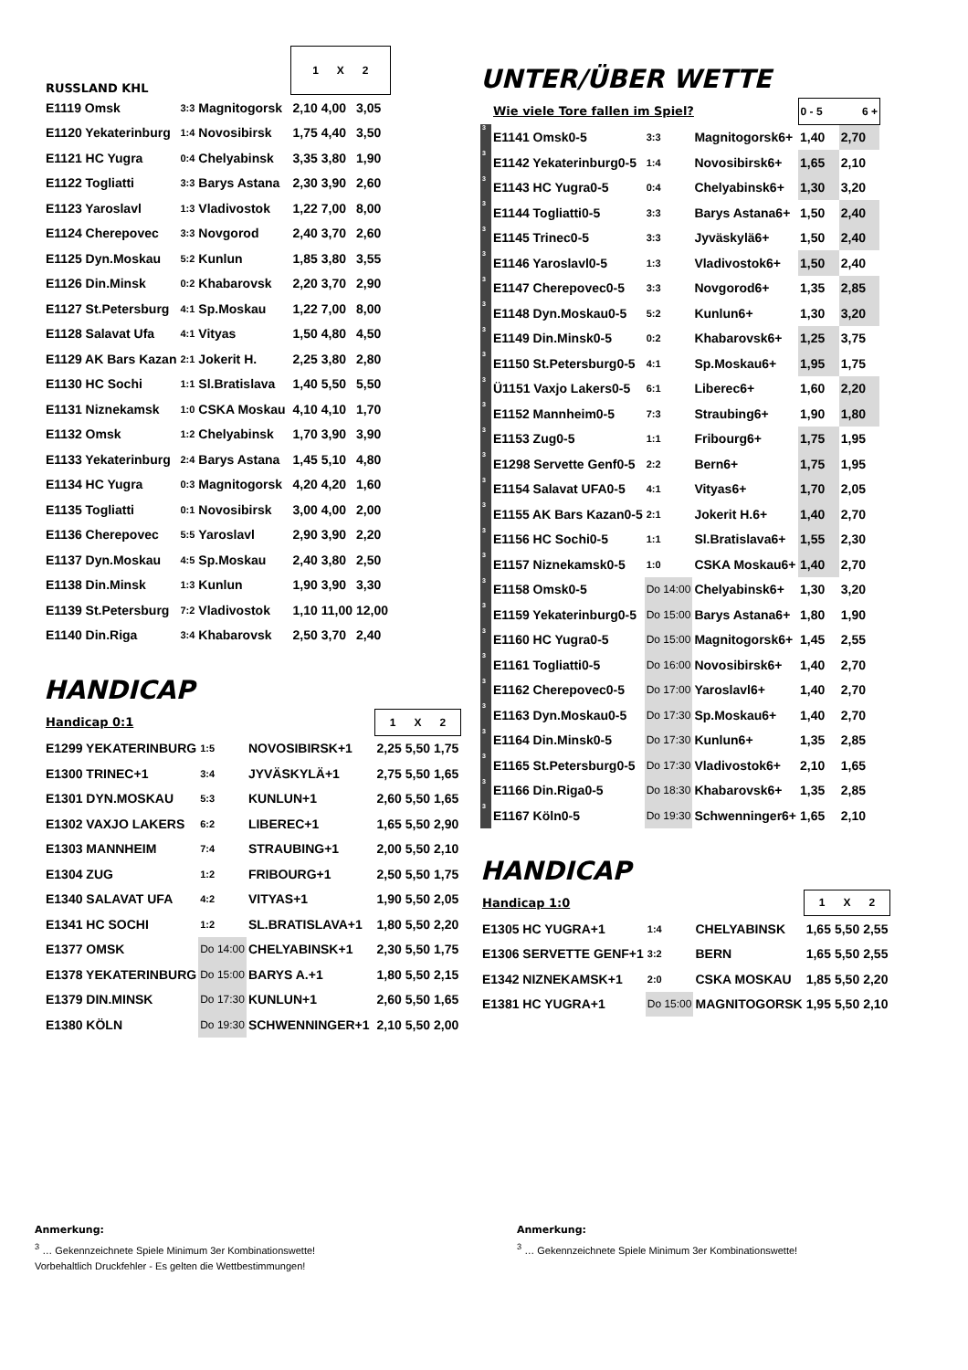| RUSSLAND KHL | | | | 1 X 2 | | |
| E1119 Omsk | 3:3 | Magnitogorsk | | 2,10 | 4,00 | 3,05 |
| E1120 Yekaterinburg | 1:4 | Novosibirsk | | 1,75 | 4,40 | 3,50 |
| E1121 HC Yugra | 0:4 | Chelyabinsk | | 3,35 | 3,80 | 1,90 |
| E1122 Togliatti | 3:3 | Barys Astana | | 2,30 | 3,90 | 2,60 |
| E1123 Yaroslavl | 1:3 | Vladivostok | | 1,22 | 7,00 | 8,00 |
| E1124 Cherepovec | 3:3 | Novgorod | | 2,40 | 3,70 | 2,60 |
| E1125 Dyn.Moskau | 5:2 | Kunlun | | 1,85 | 3,80 | 3,55 |
| E1126 Din.Minsk | 0:2 | Khabarovsk | | 2,20 | 3,70 | 2,90 |
| E1127 St.Petersburg | 4:1 | Sp.Moskau | | 1,22 | 7,00 | 8,00 |
| E1128 Salavat Ufa | 4:1 | Vityas | | 1,50 | 4,80 | 4,50 |
| E1129 AK Bars Kazan | 2:1 | Jokerit H. | | 2,25 | 3,80 | 2,80 |
| E1130 HC Sochi | 1:1 | Sl.Bratislava | | 1,40 | 5,50 | 5,50 |
| E1131 Niznekamsk | 1:0 | CSKA Moskau | | 4,10 | 4,10 | 1,70 |
| E1132 Omsk | 1:2 | Chelyabinsk | | 1,70 | 3,90 | 3,90 |
| E1133 Yekaterinburg | 2:4 | Barys Astana | | 1,45 | 5,10 | 4,80 |
| E1134 HC Yugra | 0:3 | Magnitogorsk | | 4,20 | 4,20 | 1,60 |
| E1135 Togliatti | 0:1 | Novosibirsk | | 3,00 | 4,00 | 2,00 |
| E1136 Cherepovec | 5:5 | Yaroslavl | | 2,90 | 3,90 | 2,20 |
| E1137 Dyn.Moskau | 4:5 | Sp.Moskau | | 2,40 | 3,80 | 2,50 |
| E1138 Din.Minsk | 1:3 | Kunlun | | 1,90 | 3,90 | 3,30 |
| E1139 St.Petersburg | 7:2 | Vladivostok | | 1,10 | 11,00 | 12,00 |
| E1140 Din.Riga | 3:4 | Khabarovsk | | 2,50 | 3,70 | 2,40 |
HANDICAP
| Handicap 0:1 | | | | 1 X 2 | | |
| E1299 YEKATERINBURG | 1:5 | NOVOSIBIRSK+1 | | 2,25 | 5,50 | 1,75 |
| E1300 TRINEC+1 | 3:4 | JYVÄSKYLÄ+1 | | 2,75 | 5,50 | 1,65 |
| E1301 DYN.MOSKAU | 5:3 | KUNLUN+1 | | 2,60 | 5,50 | 1,65 |
| E1302 VAXJO LAKERS | 6:2 | LIBEREC+1 | | 1,65 | 5,50 | 2,90 |
| E1303 MANNHEIM | 7:4 | STRAUBING+1 | | 2,00 | 5,50 | 2,10 |
| E1304 ZUG | 1:2 | FRIBOURG+1 | | 2,50 | 5,50 | 1,75 |
| E1340 SALAVAT UFA | 4:2 | VITYAS+1 | | 1,90 | 5,50 | 2,05 |
| E1341 HC SOCHI | 1:2 | SL.BRATISLAVA+1 | | 1,80 | 5,50 | 2,20 |
| E1377 OMSK | Do 14:00 | CHELYABINSK+1 | | 2,30 | 5,50 | 1,75 |
| E1378 YEKATERINBURG | Do 15:00 | BARYS A.+1 | | 1,80 | 5,50 | 2,15 |
| E1379 DIN.MINSK | Do 17:30 | KUNLUN+1 | | 2,60 | 5,50 | 1,65 |
| E1380 KÖLN | Do 19:30 | SCHWENNINGER+1 | | 2,10 | 5,50 | 2,00 |
UNTER/ÜBER WETTE
| | Wie viele Tore fallen im Spiel? | | | 0 - 5 6 + | |
| 3 | E1141 Omsk0-5 | 3:3 | Magnitogorsk6+ | 1,40 | 2,70 |
| 3 | E1142 Yekaterinburg0-5 | 1:4 | Novosibirsk6+ | 1,65 | 2,10 |
| 3 | E1143 HC Yugra0-5 | 0:4 | Chelyabinsk6+ | 1,30 | 3,20 |
| 3 | E1144 Togliatti0-5 | 3:3 | Barys Astana6+ | 1,50 | 2,40 |
| 3 | E1145 Trinec0-5 | 3:3 | Jyväskylä6+ | 1,50 | 2,40 |
| 3 | E1146 Yaroslavl0-5 | 1:3 | Vladivostok6+ | 1,50 | 2,40 |
| 3 | E1147 Cherepovec0-5 | 3:3 | Novgorod6+ | 1,35 | 2,85 |
| 3 | E1148 Dyn.Moskau0-5 | 5:2 | Kunlun6+ | 1,30 | 3,20 |
| 3 | E1149 Din.Minsk0-5 | 0:2 | Khabarovsk6+ | 1,25 | 3,75 |
| 3 | E1150 St.Petersburg0-5 | 4:1 | Sp.Moskau6+ | 1,95 | 1,75 |
| 3 | Ü1151 Vaxjo Lakers0-5 | 6:1 | Liberec6+ | 1,60 | 2,20 |
| 3 | E1152 Mannheim0-5 | 7:3 | Straubing6+ | 1,90 | 1,80 |
| 3 | E1153 Zug0-5 | 1:1 | Fribourg6+ | 1,75 | 1,95 |
| 3 | E1298 Servette Genf0-5 | 2:2 | Bern6+ | 1,75 | 1,95 |
| 3 | E1154 Salavat UFA0-5 | 4:1 | Vityas6+ | 1,70 | 2,05 |
| 3 | E1155 AK Bars Kazan0-5 | 2:1 | Jokerit H.6+ | 1,40 | 2,70 |
| 3 | E1156 HC Sochi0-5 | 1:1 | Sl.Bratislava6+ | 1,55 | 2,30 |
| 3 | E1157 Niznekamsk0-5 | 1:0 | CSKA Moskau6+ | 1,40 | 2,70 |
| 3 | E1158 Omsk0-5 | Do 14:00 | Chelyabinsk6+ | 1,30 | 3,20 |
| 3 | E1159 Yekaterinburg0-5 | Do 15:00 | Barys Astana6+ | 1,80 | 1,90 |
| 3 | E1160 HC Yugra0-5 | Do 15:00 | Magnitogorsk6+ | 1,45 | 2,55 |
| 3 | E1161 Togliatti0-5 | Do 16:00 | Novosibirsk6+ | 1,40 | 2,70 |
| 3 | E1162 Cherepovec0-5 | Do 17:00 | Yaroslavl6+ | 1,40 | 2,70 |
| 3 | E1163 Dyn.Moskau0-5 | Do 17:30 | Sp.Moskau6+ | 1,40 | 2,70 |
| 3 | E1164 Din.Minsk0-5 | Do 17:30 | Kunlun6+ | 1,35 | 2,85 |
| 3 | E1165 St.Petersburg0-5 | Do 17:30 | Vladivostok6+ | 2,10 | 1,65 |
| 3 | E1166 Din.Riga0-5 | Do 18:30 | Khabarovsk6+ | 1,35 | 2,85 |
| 3 | E1167 Köln0-5 | Do 19:30 | Schwenninger6+ | 1,65 | 2,10 |
HANDICAP
| Handicap 1:0 | | | 1 X 2 | | |
| E1305 HC YUGRA+1 | 1:4 | CHELYABINSK | 1,65 | 5,50 | 2,55 |
| E1306 SERVETTE GENF+1 | 3:2 | BERN | 1,65 | 5,50 | 2,55 |
| E1342 NIZNEKAMSK+1 | 2:0 | CSKA MOSKAU | 1,85 | 5,50 | 2,20 |
| E1381 HC YUGRA+1 | Do 15:00 | MAGNITOGORSK | 1,95 | 5,50 | 2,10 |
Anmerkung:
<sup>3</sup> … Gekennzeichnete Spiele Minimum 3er Kombinationswette!
Vorbehaltlich Druckfehler - Es gelten die Wettbestimmungen!
Anmerkung:
<sup>3</sup> … Gekennzeichnete Spiele Minimum 3er Kombinationswette!